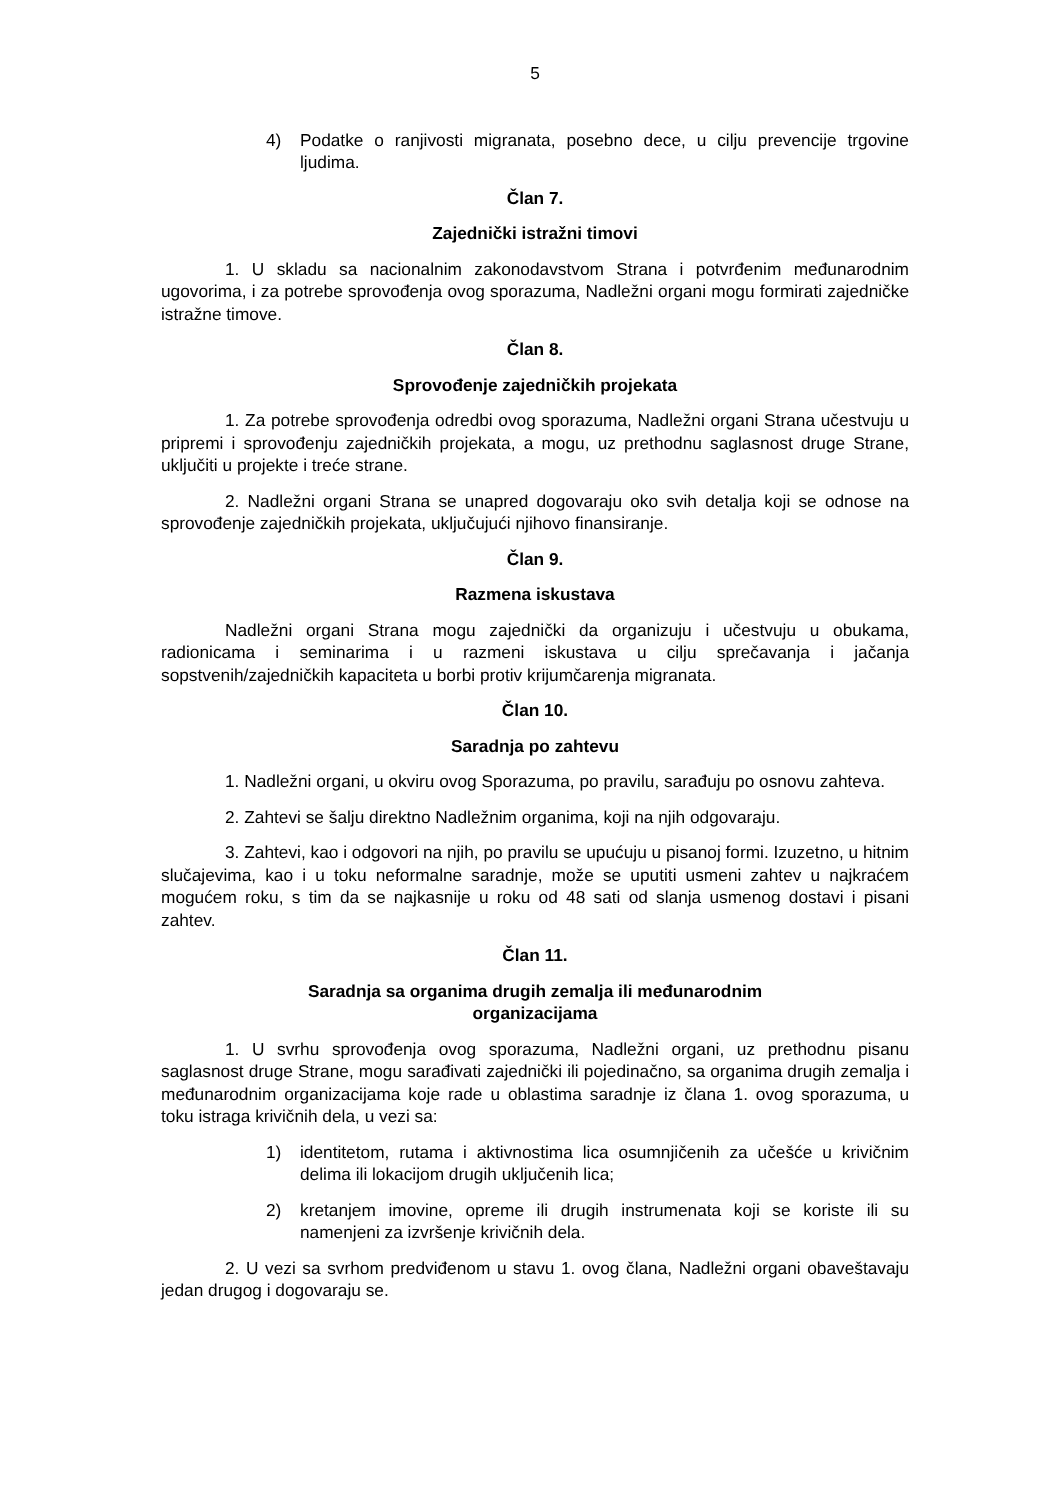5
4) Podatke o ranjivosti migranata, posebno dece, u cilju prevencije trgovine ljudima.
Član 7.
Zajednički istražni timovi
1. U skladu sa nacionalnim zakonodavstvom Strana i potvrđenim međunarodnim ugovorima, i za potrebe sprovođenja ovog sporazuma, Nadležni organi mogu formirati zajedničke istražne timove.
Član 8.
Sprovođenje zajedničkih projekata
1. Za potrebe sprovođenja odredbi ovog sporazuma, Nadležni organi Strana učestvuju u pripremi i sprovođenju zajedničkih projekata, a mogu, uz prethodnu saglasnost druge Strane, uključiti u projekte i treće strane.
2. Nadležni organi Strana se unapred dogovaraju oko svih detalja koji se odnose na sprovođenje zajedničkih projekata, uključujući njihovo finansiranje.
Član 9.
Razmena iskustava
Nadležni organi Strana mogu zajednički da organizuju i učestvuju u obukama, radionicama i seminarima i u razmeni iskustava u cilju sprečavanja i jačanja sopstvenih/zajedničkih kapaciteta u borbi protiv krijumčarenja migranata.
Član 10.
Saradnja po zahtevu
1. Nadležni organi, u okviru ovog Sporazuma, po pravilu, sarađuju po osnovu zahteva.
2. Zahtevi se šalju direktno Nadležnim organima, koji na njih odgovaraju.
3. Zahtevi, kao i odgovori na njih, po pravilu se upućuju u pisanoj formi. Izuzetno, u hitnim slučajevima, kao i u toku neformalne saradnje, može se uputiti usmeni zahtev u najkraćem mogućem roku, s tim da se najkasnije u roku od 48 sati od slanja usmenog dostavi i pisani zahtev.
Član 11.
Saradnja sa organima drugih zemalja ili međunarodnim
organizacijama
1. U svrhu sprovođenja ovog sporazuma, Nadležni organi, uz prethodnu pisanu saglasnost druge Strane, mogu sarađivati zajednički ili pojedinačno, sa organima drugih zemalja i međunarodnim organizacijama koje rade u oblastima saradnje iz člana 1. ovog sporazuma, u toku istraga krivičnih dela, u vezi sa:
1) identitetom, rutama i aktivnostima lica osumnjičenih za učešće u krivičnim delima ili lokacijom drugih uključenih lica;
2) kretanjem imovine, opreme ili drugih instrumenata koji se koriste ili su namenjeni za izvršenje krivičnih dela.
2. U vezi sa svrhom predviđenom u stavu 1. ovog člana, Nadležni organi obaveštavaju jedan drugog i dogovaraju se.